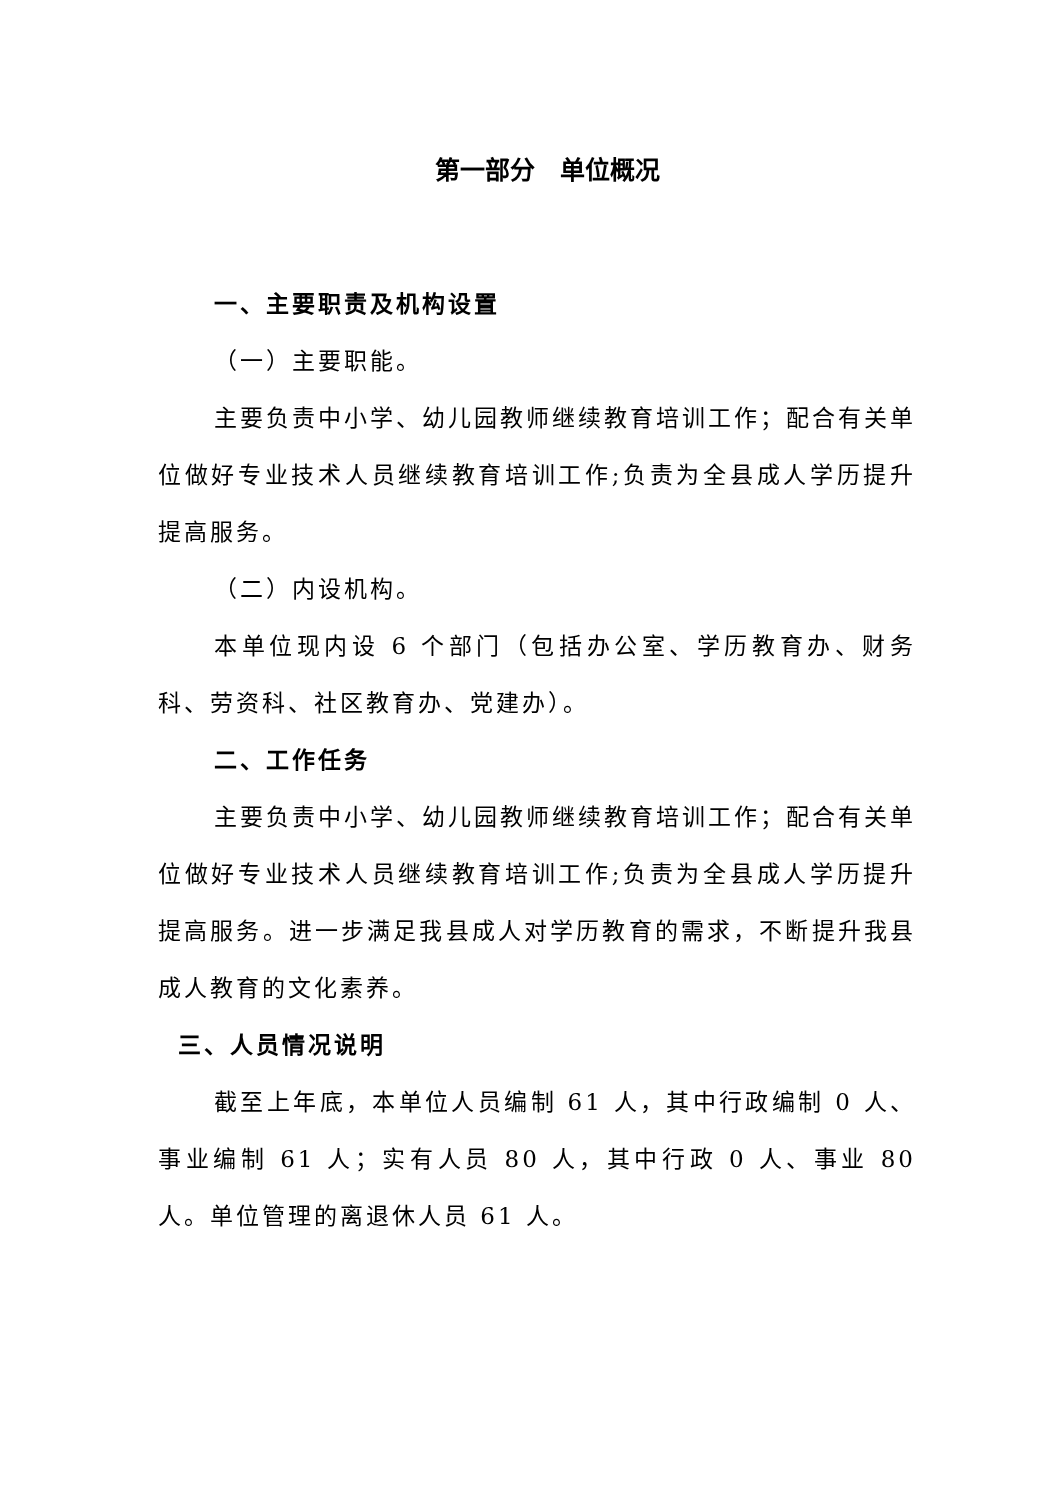第一部分　单位概况
一、主要职责及机构设置
（一）主要职能。
主要负责中小学、幼儿园教师继续教育培训工作；配合有关单位做好专业技术人员继续教育培训工作;负责为全县成人学历提升提高服务。
（二）内设机构。
本单位现内设 6 个部门（包括办公室、学历教育办、财务科、劳资科、社区教育办、党建办）。
二、工作任务
主要负责中小学、幼儿园教师继续教育培训工作；配合有关单位做好专业技术人员继续教育培训工作;负责为全县成人学历提升提高服务。进一步满足我县成人对学历教育的需求，不断提升我县成人教育的文化素养。
三、人员情况说明
截至上年底，本单位人员编制 61 人，其中行政编制 0 人、事业编制 61 人；实有人员 80 人，其中行政 0 人、事业 80 人。单位管理的离退休人员 61 人。